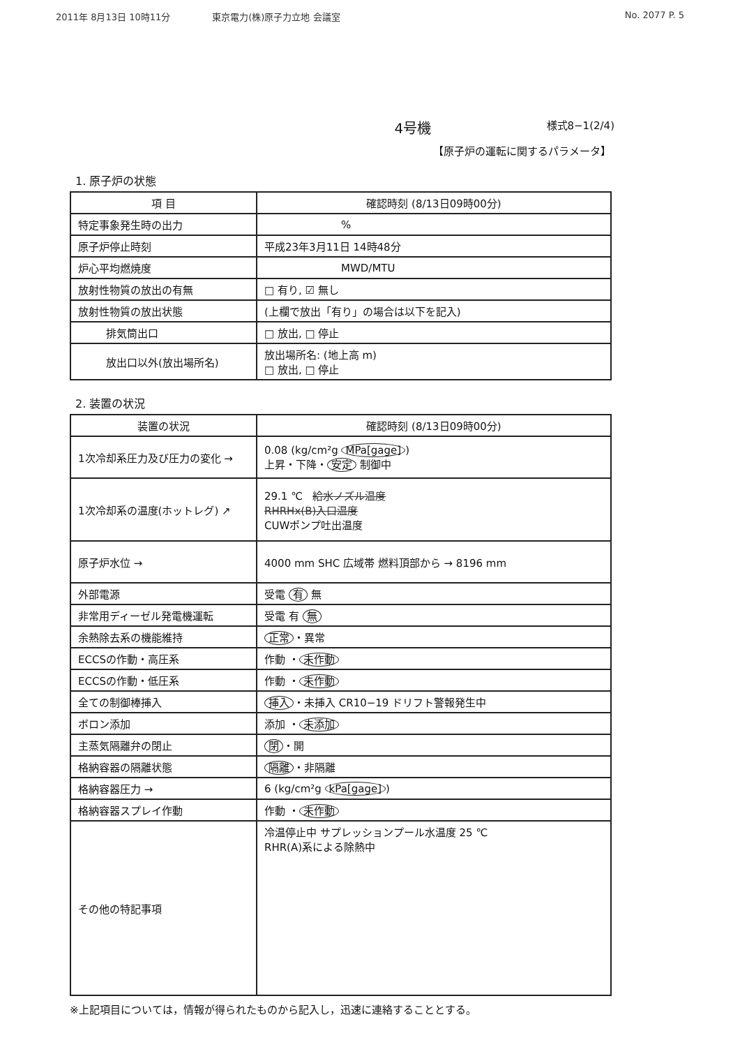2011年 8月13日 10時11分 東京電力(株)原子力立地 会議室 No. 2077 P. 5
4号機
様式8−1(2/4)
【原子炉の運転に関するパラメータ】
1. 原子炉の状態
| 項 目 | 確認時刻 (8/13日09時00分) |
| --- | --- |
| 特定事象発生時の出力 | % |
| 原子炉停止時刻 | 平成23年3月11日 14時48分 |
| 炉心平均燃焼度 | MWD/MTU |
| 放射性物質の放出の有無 | □ 有り, ☑ 無し |
| 放射性物質の放出状態 | (上欄で放出「有り」の場合は以下を記入) |
| 排気筒出口 | □ 放出, □ 停止 |
| 放出口以外(放出場所名) | 放出場所名: (地上高 m) □ 放出, □ 停止 |
2. 装置の状況
| 装置の状況 | 確認時刻 (8/13日09時00分) |
| --- | --- |
| 1次冷却系圧力及び圧力の変化 → | 0.08 (kg/cm²g MPa[gage] ) 上昇・下降・ 安定 制御中 |
| 1次冷却系の温度(ホットレグ) ↗ | 29.1 ℃ 給水ノズル温度 RHRHx(B)入口温度 CUWポンプ吐出温度 |
| 原子炉水位 → | 4000 mm SHC 広域帯 燃料頂部から → 8196 mm |
| 外部電源 | 受電 有 無 |
| 非常用ディーゼル発電機運転 | 受電 有 無 |
| 余熱除去系の機能維持 | 正常 ・異常 |
| ECCSの作動・高圧系 | 作動 ・ 未作動 |
| ECCSの作動・低圧系 | 作動 ・ 未作動 |
| 全ての制御棒挿入 | 挿入 ・未挿入 CR10−19 ドリフト警報発生中 |
| ボロン添加 | 添加 ・ 未添加 |
| 主蒸気隔離弁の閉止 | 閉 ・開 |
| 格納容器の隔離状態 | 隔離 ・非隔離 |
| 格納容器圧力 → | 6 (kg/cm²g kPa[gage] ) |
| 格納容器スプレイ作動 | 作動 ・ 未作動 |
| その他の特記事項 | 冷温停止中 サプレッションプール水温度 25 ℃ RHR(A)系による除熱中 |
※上記項目については，情報が得られたものから記入し，迅速に連絡することとする。